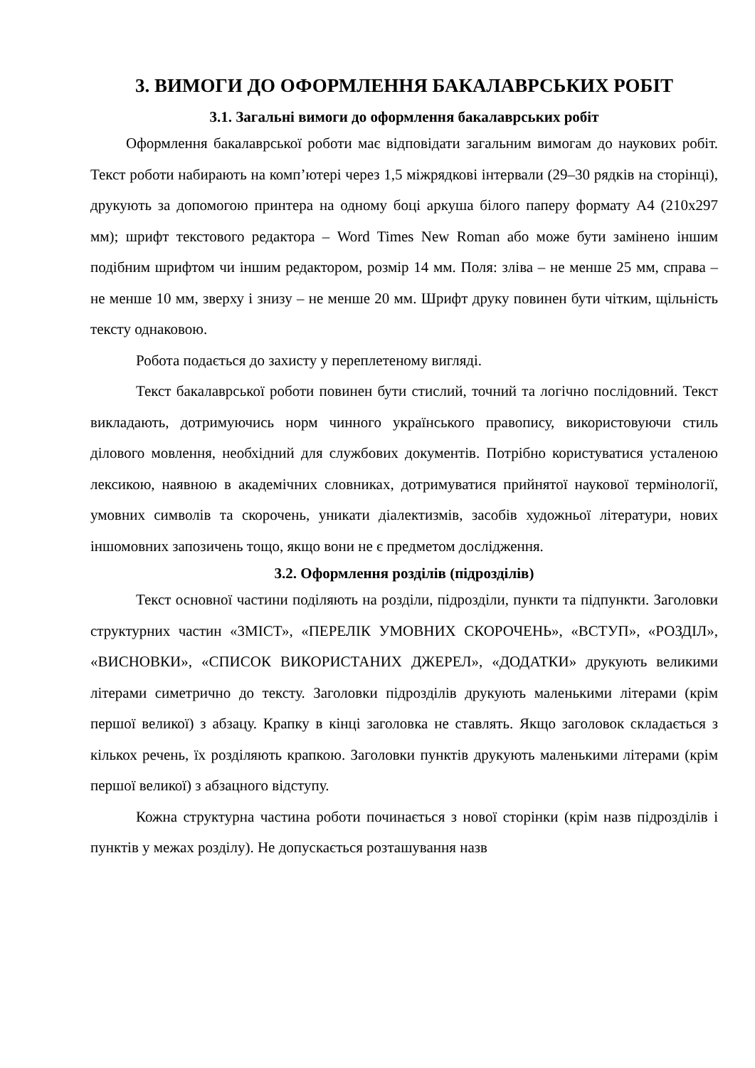3. ВИМОГИ ДО ОФОРМЛЕННЯ БАКАЛАВРСЬКИХ РОБІТ
3.1. Загальні вимоги до оформлення бакалаврських робіт
Оформлення бакалаврської роботи має відповідати загальним вимогам до наукових робіт. Текст роботи набирають на комп’ютері через 1,5 міжрядкові інтервали (29–30 рядків на сторінці), друкують за допомогою принтера на одному боці аркуша білого паперу формату А4 (210х297 мм); шрифт текстового редактора – Word Times New Roman або може бути замінено іншим подібним шрифтом чи іншим редактором, розмір 14 мм. Поля: зліва – не менше 25 мм, справа – не менше 10 мм, зверху і знизу – не менше 20 мм. Шрифт друку повинен бути чітким, щільність тексту однаковою.
Робота подається до захисту у переплетеному вигляді.
Текст бакалаврської роботи повинен бути стислий, точний та логічно послідовний. Текст викладають, дотримуючись норм чинного українського правопису, використовуючи стиль ділового мовлення, необхідний для службових документів. Потрібно користуватися усталеною лексикою, наявною в академічних словниках, дотримуватися прийнятої наукової термінології, умовних символів та скорочень, уникати діалектизмів, засобів художньої літератури, нових іншомовних запозичень тощо, якщо вони не є предметом дослідження.
3.2. Оформлення розділів (підрозділів)
Текст основної частини поділяють на розділи, підрозділи, пункти та підпункти. Заголовки структурних частин «ЗМІСТ», «ПЕРЕЛІК УМОВНИХ СКОРОЧЕНЬ», «ВСТУП», «РОЗДІЛ», «ВИСНОВКИ», «СПИСОК ВИКОРИСТАНИХ ДЖЕРЕЛ», «ДОДАТКИ» друкують великими літерами симетрично до тексту. Заголовки підрозділів друкують маленькими літерами (крім першої великої) з абзацу. Крапку в кінці заголовка не ставлять. Якщо заголовок складається з кількох речень, їх розділяють крапкою. Заголовки пунктів друкують маленькими літерами (крім першої великої) з абзацного відступу.
Кожна структурна частина роботи починається з нової сторінки (крім назв підрозділів і пунктів у межах розділу). Не допускається розташування назв